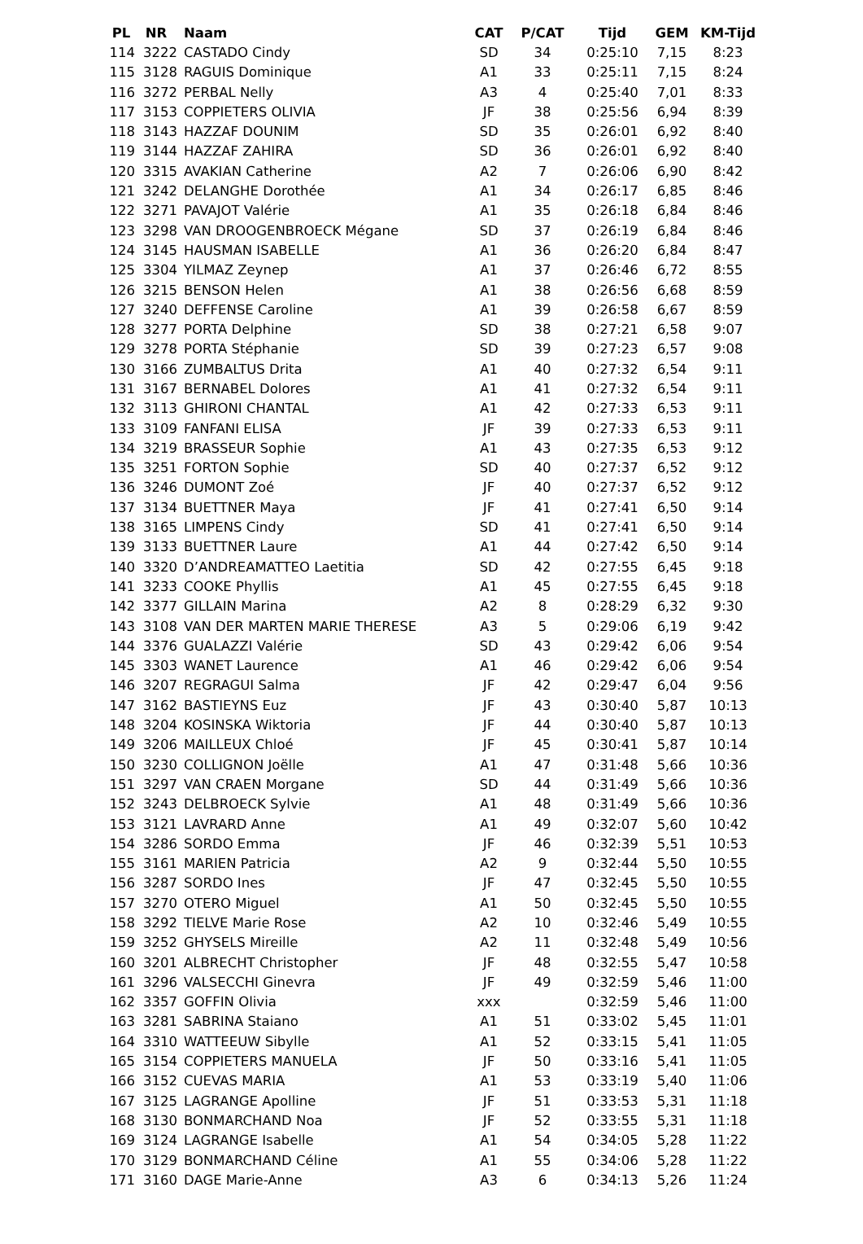| PL | NR | Naam | CAT | P/CAT | Tijd | GEM | KM-Tijd |
| --- | --- | --- | --- | --- | --- | --- | --- |
| 114 | 3222 | CASTADO Cindy | SD | 34 | 0:25:10 | 7,15 | 8:23 |
| 115 | 3128 | RAGUIS Dominique | A1 | 33 | 0:25:11 | 7,15 | 8:24 |
| 116 | 3272 | PERBAL Nelly | A3 | 4 | 0:25:40 | 7,01 | 8:33 |
| 117 | 3153 | COPPIETERS OLIVIA | JF | 38 | 0:25:56 | 6,94 | 8:39 |
| 118 | 3143 | HAZZAF DOUNIM | SD | 35 | 0:26:01 | 6,92 | 8:40 |
| 119 | 3144 | HAZZAF ZAHIRA | SD | 36 | 0:26:01 | 6,92 | 8:40 |
| 120 | 3315 | AVAKIAN Catherine | A2 | 7 | 0:26:06 | 6,90 | 8:42 |
| 121 | 3242 | DELANGHE Dorothée | A1 | 34 | 0:26:17 | 6,85 | 8:46 |
| 122 | 3271 | PAVAJOT Valérie | A1 | 35 | 0:26:18 | 6,84 | 8:46 |
| 123 | 3298 | VAN DROOGENBROECK Mégane | SD | 37 | 0:26:19 | 6,84 | 8:46 |
| 124 | 3145 | HAUSMAN ISABELLE | A1 | 36 | 0:26:20 | 6,84 | 8:47 |
| 125 | 3304 | YILMAZ Zeynep | A1 | 37 | 0:26:46 | 6,72 | 8:55 |
| 126 | 3215 | BENSON Helen | A1 | 38 | 0:26:56 | 6,68 | 8:59 |
| 127 | 3240 | DEFFENSE Caroline | A1 | 39 | 0:26:58 | 6,67 | 8:59 |
| 128 | 3277 | PORTA Delphine | SD | 38 | 0:27:21 | 6,58 | 9:07 |
| 129 | 3278 | PORTA Stéphanie | SD | 39 | 0:27:23 | 6,57 | 9:08 |
| 130 | 3166 | ZUMBALTUS Drita | A1 | 40 | 0:27:32 | 6,54 | 9:11 |
| 131 | 3167 | BERNABEL Dolores | A1 | 41 | 0:27:32 | 6,54 | 9:11 |
| 132 | 3113 | GHIRONI CHANTAL | A1 | 42 | 0:27:33 | 6,53 | 9:11 |
| 133 | 3109 | FANFANI ELISA | JF | 39 | 0:27:33 | 6,53 | 9:11 |
| 134 | 3219 | BRASSEUR Sophie | A1 | 43 | 0:27:35 | 6,53 | 9:12 |
| 135 | 3251 | FORTON Sophie | SD | 40 | 0:27:37 | 6,52 | 9:12 |
| 136 | 3246 | DUMONT Zoé | JF | 40 | 0:27:37 | 6,52 | 9:12 |
| 137 | 3134 | BUETTNER Maya | JF | 41 | 0:27:41 | 6,50 | 9:14 |
| 138 | 3165 | LIMPENS Cindy | SD | 41 | 0:27:41 | 6,50 | 9:14 |
| 139 | 3133 | BUETTNER Laure | A1 | 44 | 0:27:42 | 6,50 | 9:14 |
| 140 | 3320 | D’ANDREAMATTEO Laetitia | SD | 42 | 0:27:55 | 6,45 | 9:18 |
| 141 | 3233 | COOKE Phyllis | A1 | 45 | 0:27:55 | 6,45 | 9:18 |
| 142 | 3377 | GILLAIN Marina | A2 | 8 | 0:28:29 | 6,32 | 9:30 |
| 143 | 3108 | VAN DER MARTEN MARIE THERESE | A3 | 5 | 0:29:06 | 6,19 | 9:42 |
| 144 | 3376 | GUALAZZI Valérie | SD | 43 | 0:29:42 | 6,06 | 9:54 |
| 145 | 3303 | WANET Laurence | A1 | 46 | 0:29:42 | 6,06 | 9:54 |
| 146 | 3207 | REGRAGUI Salma | JF | 42 | 0:29:47 | 6,04 | 9:56 |
| 147 | 3162 | BASTIEYNS Euz | JF | 43 | 0:30:40 | 5,87 | 10:13 |
| 148 | 3204 | KOSINSKA Wiktoria | JF | 44 | 0:30:40 | 5,87 | 10:13 |
| 149 | 3206 | MAILLEUX Chloé | JF | 45 | 0:30:41 | 5,87 | 10:14 |
| 150 | 3230 | COLLIGNON Joëlle | A1 | 47 | 0:31:48 | 5,66 | 10:36 |
| 151 | 3297 | VAN CRAEN Morgane | SD | 44 | 0:31:49 | 5,66 | 10:36 |
| 152 | 3243 | DELBROECK Sylvie | A1 | 48 | 0:31:49 | 5,66 | 10:36 |
| 153 | 3121 | LAVRARD Anne | A1 | 49 | 0:32:07 | 5,60 | 10:42 |
| 154 | 3286 | SORDO Emma | JF | 46 | 0:32:39 | 5,51 | 10:53 |
| 155 | 3161 | MARIEN Patricia | A2 | 9 | 0:32:44 | 5,50 | 10:55 |
| 156 | 3287 | SORDO Ines | JF | 47 | 0:32:45 | 5,50 | 10:55 |
| 157 | 3270 | OTERO Miguel | A1 | 50 | 0:32:45 | 5,50 | 10:55 |
| 158 | 3292 | TIELVE Marie Rose | A2 | 10 | 0:32:46 | 5,49 | 10:55 |
| 159 | 3252 | GHYSELS Mireille | A2 | 11 | 0:32:48 | 5,49 | 10:56 |
| 160 | 3201 | ALBRECHT Christopher | JF | 48 | 0:32:55 | 5,47 | 10:58 |
| 161 | 3296 | VALSECCHI Ginevra | JF | 49 | 0:32:59 | 5,46 | 11:00 |
| 162 | 3357 | GOFFIN Olivia | xxx | | 0:32:59 | 5,46 | 11:00 |
| 163 | 3281 | SABRINA Staiano | A1 | 51 | 0:33:02 | 5,45 | 11:01 |
| 164 | 3310 | WATTEEUW Sibylle | A1 | 52 | 0:33:15 | 5,41 | 11:05 |
| 165 | 3154 | COPPIETERS MANUELA | JF | 50 | 0:33:16 | 5,41 | 11:05 |
| 166 | 3152 | CUEVAS MARIA | A1 | 53 | 0:33:19 | 5,40 | 11:06 |
| 167 | 3125 | LAGRANGE Apolline | JF | 51 | 0:33:53 | 5,31 | 11:18 |
| 168 | 3130 | BONMARCHAND Noa | JF | 52 | 0:33:55 | 5,31 | 11:18 |
| 169 | 3124 | LAGRANGE Isabelle | A1 | 54 | 0:34:05 | 5,28 | 11:22 |
| 170 | 3129 | BONMARCHAND Céline | A1 | 55 | 0:34:06 | 5,28 | 11:22 |
| 171 | 3160 | DAGE Marie-Anne | A3 | 6 | 0:34:13 | 5,26 | 11:24 |